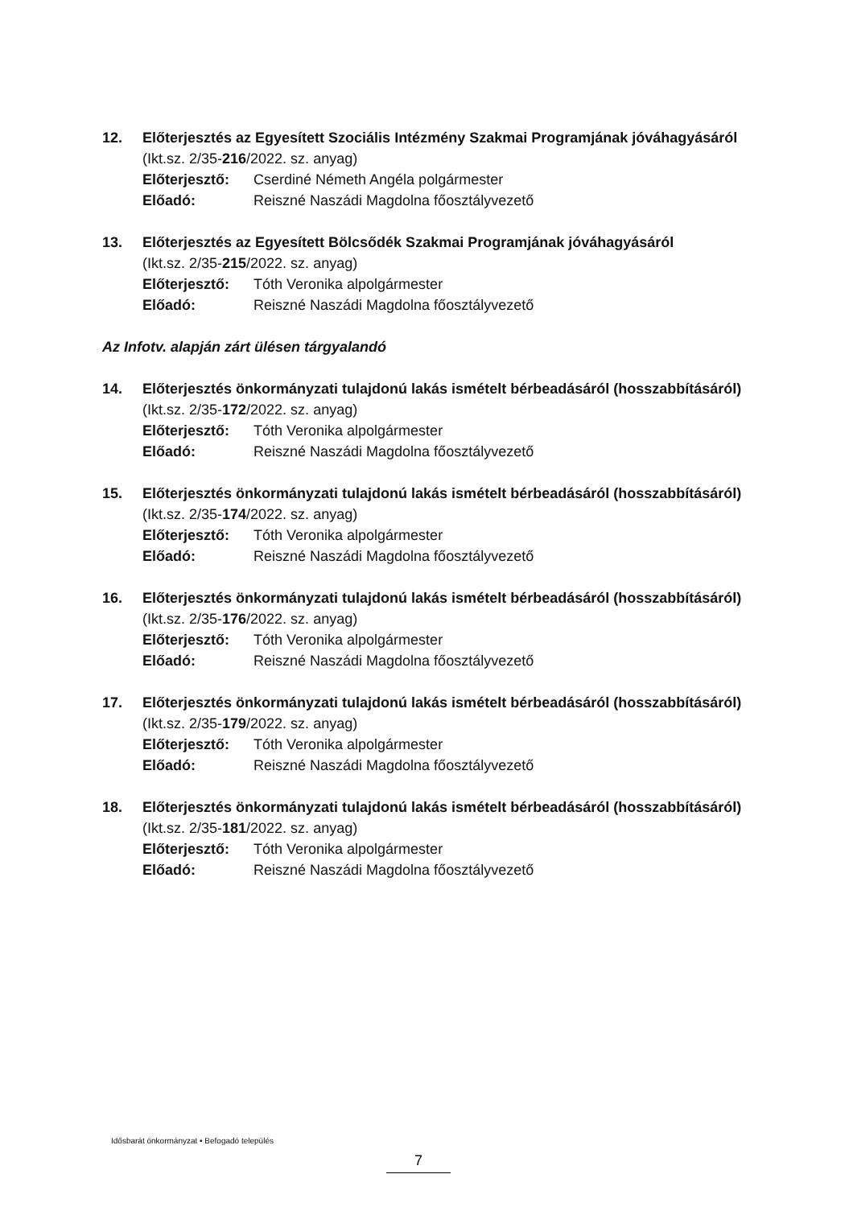12. Előterjesztés az Egyesített Szociális Intézmény Szakmai Programjának jóváhagyásáról
(Ikt.sz. 2/35-216/2022. sz. anyag)
Előterjesztő: Cserdiné Németh Angéla polgármester
Előadó: Reiszné Naszádi Magdolna főosztályvezető
13. Előterjesztés az Egyesített Bölcsődék Szakmai Programjának jóváhagyásáról
(Ikt.sz. 2/35-215/2022. sz. anyag)
Előterjesztő: Tóth Veronika alpolgármester
Előadó: Reiszné Naszádi Magdolna főosztályvezető
Az Infotv. alapján zárt ülésen tárgyalandó
14. Előterjesztés önkormányzati tulajdonú lakás ismételt bérbeadásáról (hosszabbításáról)
(Ikt.sz. 2/35-172/2022. sz. anyag)
Előterjesztő: Tóth Veronika alpolgármester
Előadó: Reiszné Naszádi Magdolna főosztályvezető
15. Előterjesztés önkormányzati tulajdonú lakás ismételt bérbeadásáról (hosszabbításáról)
(Ikt.sz. 2/35-174/2022. sz. anyag)
Előterjesztő: Tóth Veronika alpolgármester
Előadó: Reiszné Naszádi Magdolna főosztályvezető
16. Előterjesztés önkormányzati tulajdonú lakás ismételt bérbeadásáról (hosszabbításáról)
(Ikt.sz. 2/35-176/2022. sz. anyag)
Előterjesztő: Tóth Veronika alpolgármester
Előadó: Reiszné Naszádi Magdolna főosztályvezető
17. Előterjesztés önkormányzati tulajdonú lakás ismételt bérbeadásáról (hosszabbításáról)
(Ikt.sz. 2/35-179/2022. sz. anyag)
Előterjesztő: Tóth Veronika alpolgármester
Előadó: Reiszné Naszádi Magdolna főosztályvezető
18. Előterjesztés önkormányzati tulajdonú lakás ismételt bérbeadásáról (hosszabbításáról)
(Ikt.sz. 2/35-181/2022. sz. anyag)
Előterjesztő: Tóth Veronika alpolgármester
Előadó: Reiszné Naszádi Magdolna főosztályvezető
Idősbarát önkormányzat • Befogadó település
7